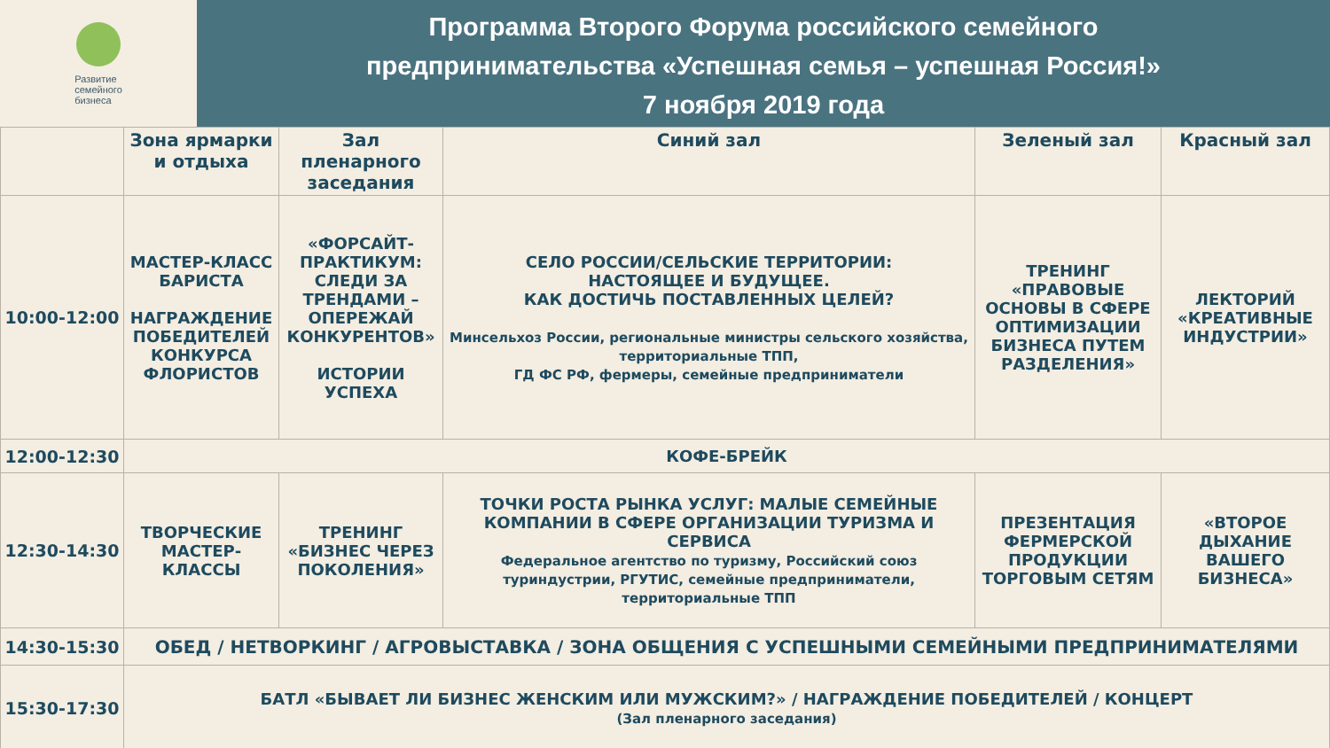Развитие
семейного
бизнеса
Программа Второго Форума российского семейного
предпринимательства «Успешная семья – успешная Россия!»
7 ноября 2019 года
| | Зона ярмарки и отдыха | Зал пленарного заседания | Синий зал | Зеленый зал | Красный зал |
| --- | --- | --- | --- | --- | --- |
| 10:00-12:00 | МАСТЕР-КЛАСС БАРИСТА НАГРАЖДЕНИЕ ПОБЕДИТЕЛЕЙ КОНКУРСА ФЛОРИСТОВ | «ФОРСАЙТ-ПРАКТИКУМ: СЛЕДИ ЗА ТРЕНДАМИ – ОПЕРЕЖАЙ КОНКУРЕНТОВ» ИСТОРИИ УСПЕХА | СЕЛО РОССИИ/СЕЛЬСКИЕ ТЕРРИТОРИИ: НАСТОЯЩЕЕ И БУДУЩЕЕ. КАК ДОСТИЧЬ ПОСТАВЛЕННЫХ ЦЕЛЕЙ? Минсельхоз России, региональные министры сельского хозяйства, территориальные ТПП, ГД ФС РФ, фермеры, семейные предприниматели | ТРЕНИНГ «ПРАВОВЫЕ ОСНОВЫ В СФЕРЕ ОПТИМИЗАЦИИ БИЗНЕСА ПУТЕМ РАЗДЕЛЕНИЯ» | ЛЕКТОРИЙ «КРЕАТИВНЫЕ ИНДУСТРИИ» |
| 12:00-12:30 | КОФЕ-БРЕЙК | | | | |
| 12:30-14:30 | ТВОРЧЕСКИЕ МАСТЕР-КЛАССЫ | ТРЕНИНГ «БИЗНЕС ЧЕРЕЗ ПОКОЛЕНИЯ» | ТОЧКИ РОСТА РЫНКА УСЛУГ: МАЛЫЕ СЕМЕЙНЫЕ КОМПАНИИ В СФЕРЕ ОРГАНИЗАЦИИ ТУРИЗМА И СЕРВИСА Федеральное агентство по туризму, Российский союз туриндустрии, РГУТИС, семейные предприниматели, территориальные ТПП | ПРЕЗЕНТАЦИЯ ФЕРМЕРСКОЙ ПРОДУКЦИИ ТОРГОВЫМ СЕТЯМ | «ВТОРОЕ ДЫХАНИЕ ВАШЕГО БИЗНЕСА» |
| 14:30-15:30 | ОБЕД / НЕТВОРКИНГ / АГРОВЫСТАВКА / ЗОНА ОБЩЕНИЯ С УСПЕШНЫМИ СЕМЕЙНЫМИ ПРЕДПРИНИМАТЕЛЯМИ | | | | |
| 15:30-17:30 | БАТЛ «БЫВАЕТ ЛИ БИЗНЕС ЖЕНСКИМ ИЛИ МУЖСКИМ?» / НАГРАЖДЕНИЕ ПОБЕДИТЕЛЕЙ / КОНЦЕРТ (Зал пленарного заседания) | | | | |